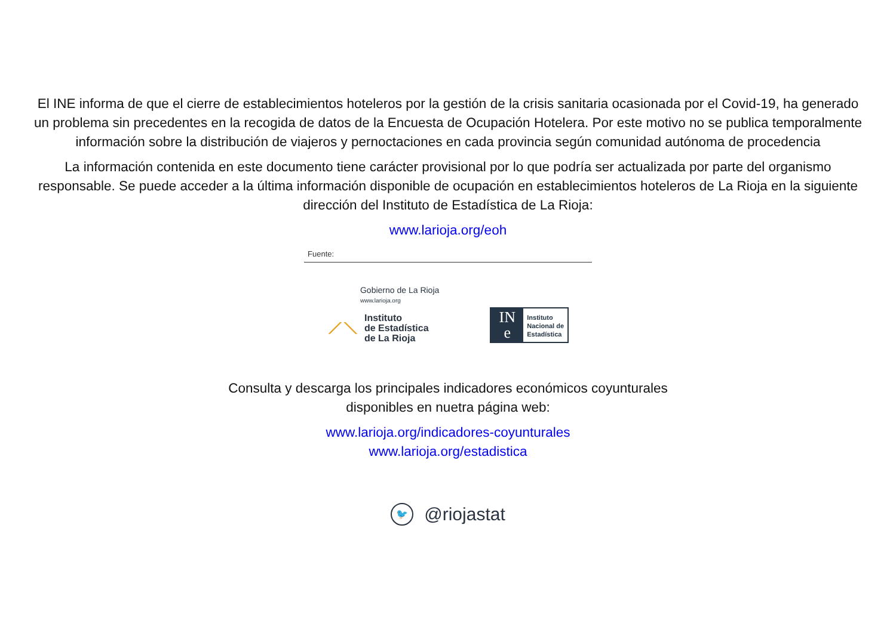El INE informa de que el cierre de establecimientos hoteleros por la gestión de la crisis sanitaria ocasionada por el Covid-19, ha generado un problema sin precedentes en la recogida de datos de la Encuesta de Ocupación Hotelera. Por este motivo no se publica temporalmente información sobre la distribución de viajeros y pernoctaciones en cada provincia según comunidad autónoma de procedencia
La información contenida en este documento tiene carácter provisional por lo que podría ser actualizada por parte del organismo responsable. Se puede acceder a la última información disponible de ocupación en establecimientos hoteleros de La Rioja en la siguiente dirección del Instituto de Estadística de La Rioja:
www.larioja.org/eoh
Fuente:
Gobierno de La Rioja
www.larioja.org
⟋⟍
Instituto
de Estadística
de La Rioja
IN
e
Instituto
Nacional de
Estadística
Consulta y descarga los principales indicadores económicos coyunturales
disponibles en nuetra página web:
www.larioja.org/indicadores-coyunturales
www.larioja.org/estadistica
🐦 @riojastat